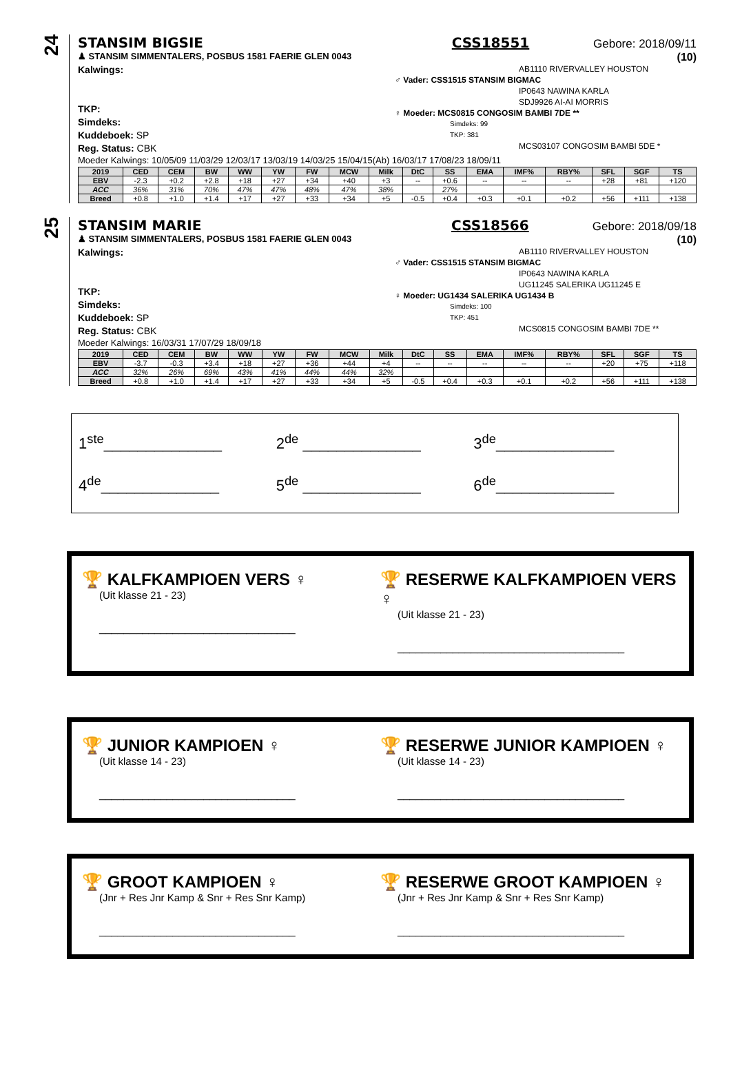24
STANSIM BIGSIE CSS18551 Gebore: 2018/09/11
♟ STANSIM SIMMENTALERS, POSBUS 1581 FAERIE GLEN 0043 (10)
Kalwings:
TKP:
Simdeks:
Kuddeboek: SP
Reg. Status: CBK
AB1110 RIVERVALLEY HOUSTON
♂ Vader: CSS1515 STANSIM BIGMAC
IP0643 NAWINA KARLA
SDJ9926 AI-AI MORRIS
♀ Moeder: MCS0815 CONGOSIM BAMBI 7DE **
Simdeks: 99
TKP: 381
MCS03107 CONGOSIM BAMBI 5DE *
Moeder Kalwings: 10/05/09 11/03/29 12/03/17 13/03/19 14/03/25 15/04/15(Ab) 16/03/17 17/08/23 18/09/11
| 2019 | CED | CEM | BW | WW | YW | FW | MCW | Milk | DtC | SS | EMA | IMF% | RBY% | SFL | SGF | TS |
| --- | --- | --- | --- | --- | --- | --- | --- | --- | --- | --- | --- | --- | --- | --- | --- | --- |
| EBV | -2.3 | +0.2 | +2.8 | +18 | +27 | +34 | +40 | +3 | -- | +0.6 | -- | -- | -- | +28 | +81 | +120 |
| ACC | 36% | 31% | 70% | 47% | 47% | 48% | 47% | 38% | | 27% | | | | | | |
| Breed | +0.8 | +1.0 | +1.4 | +17 | +27 | +33 | +34 | +5 | -0.5 | +0.4 | +0.3 | +0.1 | +0.2 | +56 | +111 | +138 |
25
STANSIM MARIE CSS18566 Gebore: 2018/09/18
♟ STANSIM SIMMENTALERS, POSBUS 1581 FAERIE GLEN 0043 (10)
Kalwings:
TKP:
Simdeks:
Kuddeboek: SP
Reg. Status: CBK
AB1110 RIVERVALLEY HOUSTON
♂ Vader: CSS1515 STANSIM BIGMAC
IP0643 NAWINA KARLA
UG11245 SALERIKA UG11245 E
♀ Moeder: UG1434 SALERIKA UG1434 B
Simdeks: 100
TKP: 451
MCS0815 CONGOSIM BAMBI 7DE **
Moeder Kalwings: 16/03/31 17/07/29 18/09/18
| 2019 | CED | CEM | BW | WW | YW | FW | MCW | Milk | DtC | SS | EMA | IMF% | RBY% | SFL | SGF | TS |
| --- | --- | --- | --- | --- | --- | --- | --- | --- | --- | --- | --- | --- | --- | --- | --- | --- |
| EBV | -3.7 | -0.3 | +3.4 | +18 | +27 | +36 | +44 | +4 | -- | -- | -- | -- | -- | +20 | +75 | +118 |
| ACC | 32% | 26% | 69% | 43% | 41% | 44% | 44% | 32% | | | | | | | | |
| Breed | +0.8 | +1.0 | +1.4 | +17 | +27 | +33 | +34 | +5 | -0.5 | +0.4 | +0.3 | +0.1 | +0.2 | +56 | +111 | +138 |
1<sup>ste</sup>______________
2<sup>de</sup> ______________
3<sup>de</sup>______________
4<sup>de</sup>______________
5<sup>de</sup> ______________
6<sup>de</sup>______________
🏆 KALFKAMPIOEN VERS ♀
(Uit klasse 21 - 23)
________________________________
🏆 RESERWE KALFKAMPIOEN VERS ♀
(Uit klasse 21 - 23)
_____________________________________
🏆 JUNIOR KAMPIOEN ♀
(Uit klasse 14 - 23)
________________________________
🏆 RESERWE JUNIOR KAMPIOEN ♀
(Uit klasse 14 - 23)
_____________________________________
🏆 GROOT KAMPIOEN ♀
(Jnr + Res Jnr Kamp & Snr + Res Snr Kamp)
________________________________
🏆 RESERWE GROOT KAMPIOEN ♀
(Jnr + Res Jnr Kamp & Snr + Res Snr Kamp)
_____________________________________